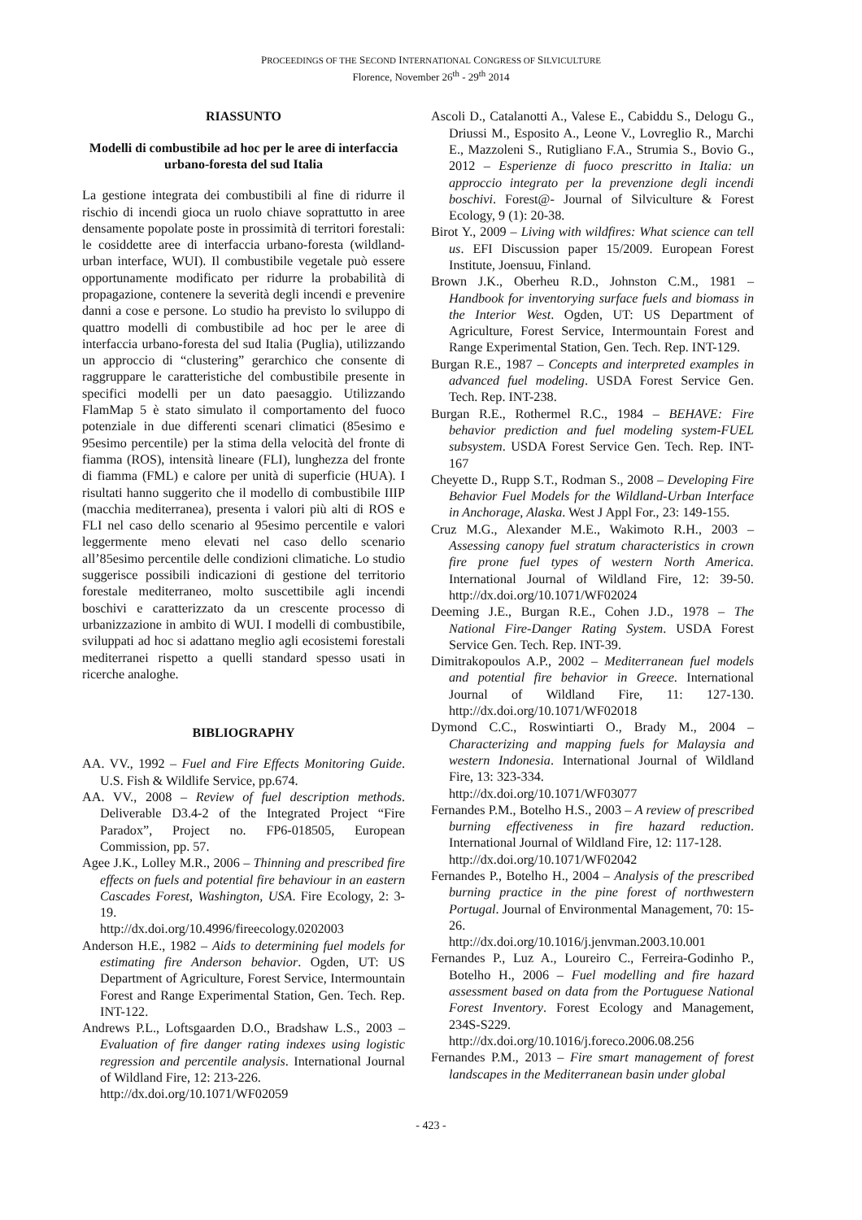PROCEEDINGS OF THE SECOND INTERNATIONAL CONGRESS OF SILVICULTURE
Florence, November 26<sup>th</sup> - 29<sup>th</sup> 2014
RIASSUNTO
Modelli di combustibile ad hoc per le aree di interfaccia urbano-foresta del sud Italia
La gestione integrata dei combustibili al fine di ridurre il rischio di incendi gioca un ruolo chiave soprattutto in aree densamente popolate poste in prossimità di territori forestali: le cosiddette aree di interfaccia urbano-foresta (wildland-urban interface, WUI). Il combustibile vegetale può essere opportunamente modificato per ridurre la probabilità di propagazione, contenere la severità degli incendi e prevenire danni a cose e persone. Lo studio ha previsto lo sviluppo di quattro modelli di combustibile ad hoc per le aree di interfaccia urbano-foresta del sud Italia (Puglia), utilizzando un approccio di “clustering” gerarchico che consente di raggruppare le caratteristiche del combustibile presente in specifici modelli per un dato paesaggio. Utilizzando FlamMap 5 è stato simulato il comportamento del fuoco potenziale in due differenti scenari climatici (85esimo e 95esimo percentile) per la stima della velocità del fronte di fiamma (ROS), intensità lineare (FLI), lunghezza del fronte di fiamma (FML) e calore per unità di superficie (HUA). I risultati hanno suggerito che il modello di combustibile IIIP (macchia mediterranea), presenta i valori più alti di ROS e FLI nel caso dello scenario al 95esimo percentile e valori leggermente meno elevati nel caso dello scenario all’85esimo percentile delle condizioni climatiche. Lo studio suggerisce possibili indicazioni di gestione del territorio forestale mediterraneo, molto suscettibile agli incendi boschivi e caratterizzato da un crescente processo di urbanizzazione in ambito di WUI. I modelli di combustibile, sviluppati ad hoc si adattano meglio agli ecosistemi forestali mediterranei rispetto a quelli standard spesso usati in ricerche analoghe.
BIBLIOGRAPHY
AA. VV., 1992 – Fuel and Fire Effects Monitoring Guide. U.S. Fish & Wildlife Service, pp.674.
AA. VV., 2008 – Review of fuel description methods. Deliverable D3.4-2 of the Integrated Project “Fire Paradox”, Project no. FP6-018505, European Commission, pp. 57.
Agee J.K., Lolley M.R., 2006 – Thinning and prescribed fire effects on fuels and potential fire behaviour in an eastern Cascades Forest, Washington, USA. Fire Ecology, 2: 3-19.
http://dx.doi.org/10.4996/fireecology.0202003
Anderson H.E., 1982 – Aids to determining fuel models for estimating fire Anderson behavior. Ogden, UT: US Department of Agriculture, Forest Service, Intermountain Forest and Range Experimental Station, Gen. Tech. Rep. INT-122.
Andrews P.L., Loftsgaarden D.O., Bradshaw L.S., 2003 – Evaluation of fire danger rating indexes using logistic regression and percentile analysis. International Journal of Wildland Fire, 12: 213-226.
http://dx.doi.org/10.1071/WF02059
Ascoli D., Catalanotti A., Valese E., Cabiddu S., Delogu G., Driussi M., Esposito A., Leone V., Lovreglio R., Marchi E., Mazzoleni S., Rutigliano F.A., Strumia S., Bovio G., 2012 – Esperienze di fuoco prescritto in Italia: un approccio integrato per la prevenzione degli incendi boschivi. Forest@- Journal of Silviculture & Forest Ecology, 9 (1): 20-38.
Birot Y., 2009 – Living with wildfires: What science can tell us. EFI Discussion paper 15/2009. European Forest Institute, Joensuu, Finland.
Brown J.K., Oberheu R.D., Johnston C.M., 1981 – Handbook for inventorying surface fuels and biomass in the Interior West. Ogden, UT: US Department of Agriculture, Forest Service, Intermountain Forest and Range Experimental Station, Gen. Tech. Rep. INT-129.
Burgan R.E., 1987 – Concepts and interpreted examples in advanced fuel modeling. USDA Forest Service Gen. Tech. Rep. INT-238.
Burgan R.E., Rothermel R.C., 1984 – BEHAVE: Fire behavior prediction and fuel modeling system-FUEL subsystem. USDA Forest Service Gen. Tech. Rep. INT-167
Cheyette D., Rupp S.T., Rodman S., 2008 – Developing Fire Behavior Fuel Models for the Wildland-Urban Interface in Anchorage, Alaska. West J Appl For., 23: 149-155.
Cruz M.G., Alexander M.E., Wakimoto R.H., 2003 – Assessing canopy fuel stratum characteristics in crown fire prone fuel types of western North America. International Journal of Wildland Fire, 12: 39-50. http://dx.doi.org/10.1071/WF02024
Deeming J.E., Burgan R.E., Cohen J.D., 1978 – The National Fire-Danger Rating System. USDA Forest Service Gen. Tech. Rep. INT-39.
Dimitrakopoulos A.P., 2002 – Mediterranean fuel models and potential fire behavior in Greece. International Journal of Wildland Fire, 11: 127-130. http://dx.doi.org/10.1071/WF02018
Dymond C.C., Roswintiarti O., Brady M., 2004 – Characterizing and mapping fuels for Malaysia and western Indonesia. International Journal of Wildland Fire, 13: 323-334.
http://dx.doi.org/10.1071/WF03077
Fernandes P.M., Botelho H.S., 2003 – A review of prescribed burning effectiveness in fire hazard reduction. International Journal of Wildland Fire, 12: 117-128.
http://dx.doi.org/10.1071/WF02042
Fernandes P., Botelho H., 2004 – Analysis of the prescribed burning practice in the pine forest of northwestern Portugal. Journal of Environmental Management, 70: 15-26.
http://dx.doi.org/10.1016/j.jenvman.2003.10.001
Fernandes P., Luz A., Loureiro C., Ferreira-Godinho P., Botelho H., 2006 – Fuel modelling and fire hazard assessment based on data from the Portuguese National Forest Inventory. Forest Ecology and Management, 234S-S229.
http://dx.doi.org/10.1016/j.foreco.2006.08.256
Fernandes P.M., 2013 – Fire smart management of forest landscapes in the Mediterranean basin under global
- 423 -